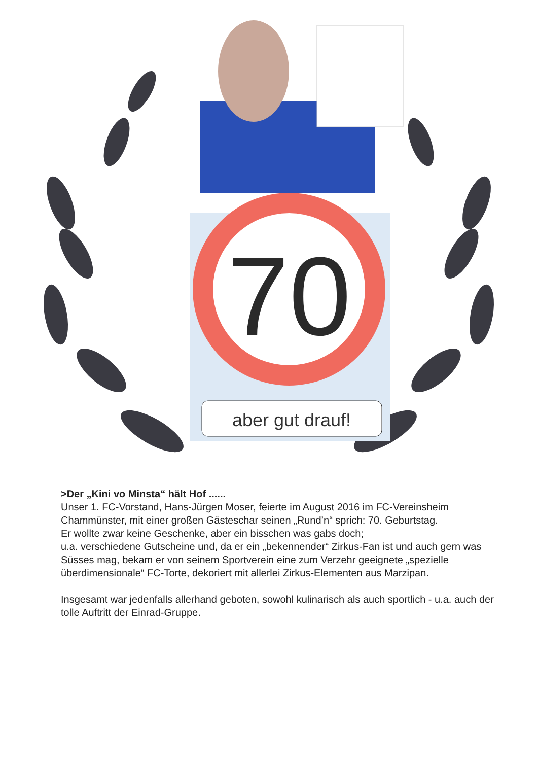70
aber gut drauf!
>Der „Kini vo Minsta“ hält Hof ......
Unser 1. FC-Vorstand, Hans-Jürgen Moser, feierte im August 2016 im FC-Vereinsheim Chammünster, mit einer großen Gästeschar seinen „Rund’n“ sprich: 70. Geburtstag.
Er wollte zwar keine Geschenke, aber ein bisschen was gabs doch;
u.a. verschiedene Gutscheine und, da er ein „bekennender“ Zirkus-Fan ist und auch gern was Süsses mag, bekam er von seinem Sportverein eine zum Verzehr geeignete „spezielle überdimensionale“ FC-Torte, dekoriert mit allerlei Zirkus-Elementen aus Marzipan.
Insgesamt war jedenfalls allerhand geboten, sowohl kulinarisch als auch sportlich - u.a. auch der tolle Auftritt der Einrad-Gruppe.